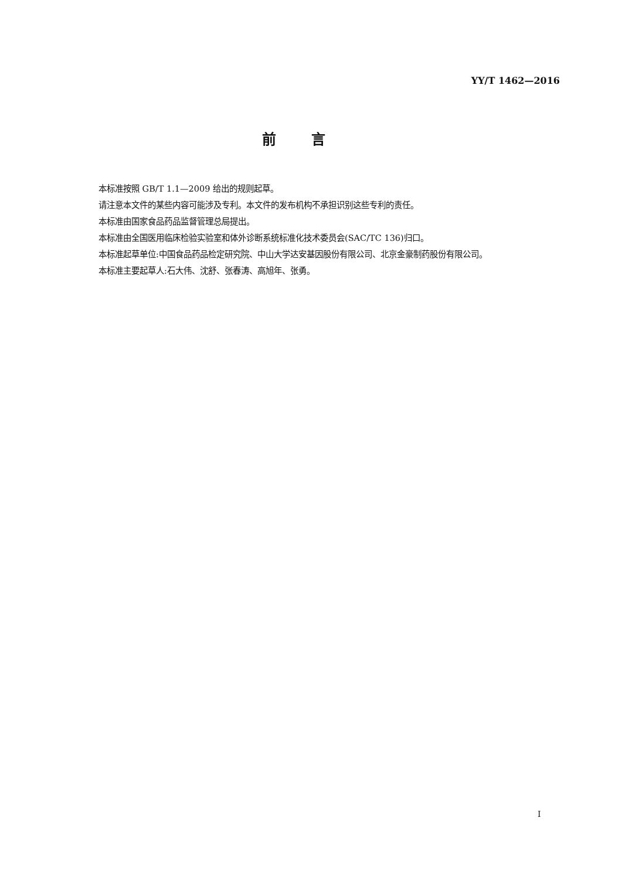YY/T 1462—2016
前言
本标准按照 GB/T 1.1—2009 给出的规则起草。
请注意本文件的某些内容可能涉及专利。本文件的发布机构不承担识别这些专利的责任。
本标准由国家食品药品监督管理总局提出。
本标准由全国医用临床检验实验室和体外诊断系统标准化技术委员会(SAC/TC 136)归口。
本标准起草单位:中国食品药品检定研究院、中山大学达安基因股份有限公司、北京金豪制药股份有限公司。
本标准主要起草人:石大伟、沈舒、张春涛、高旭年、张勇。
I